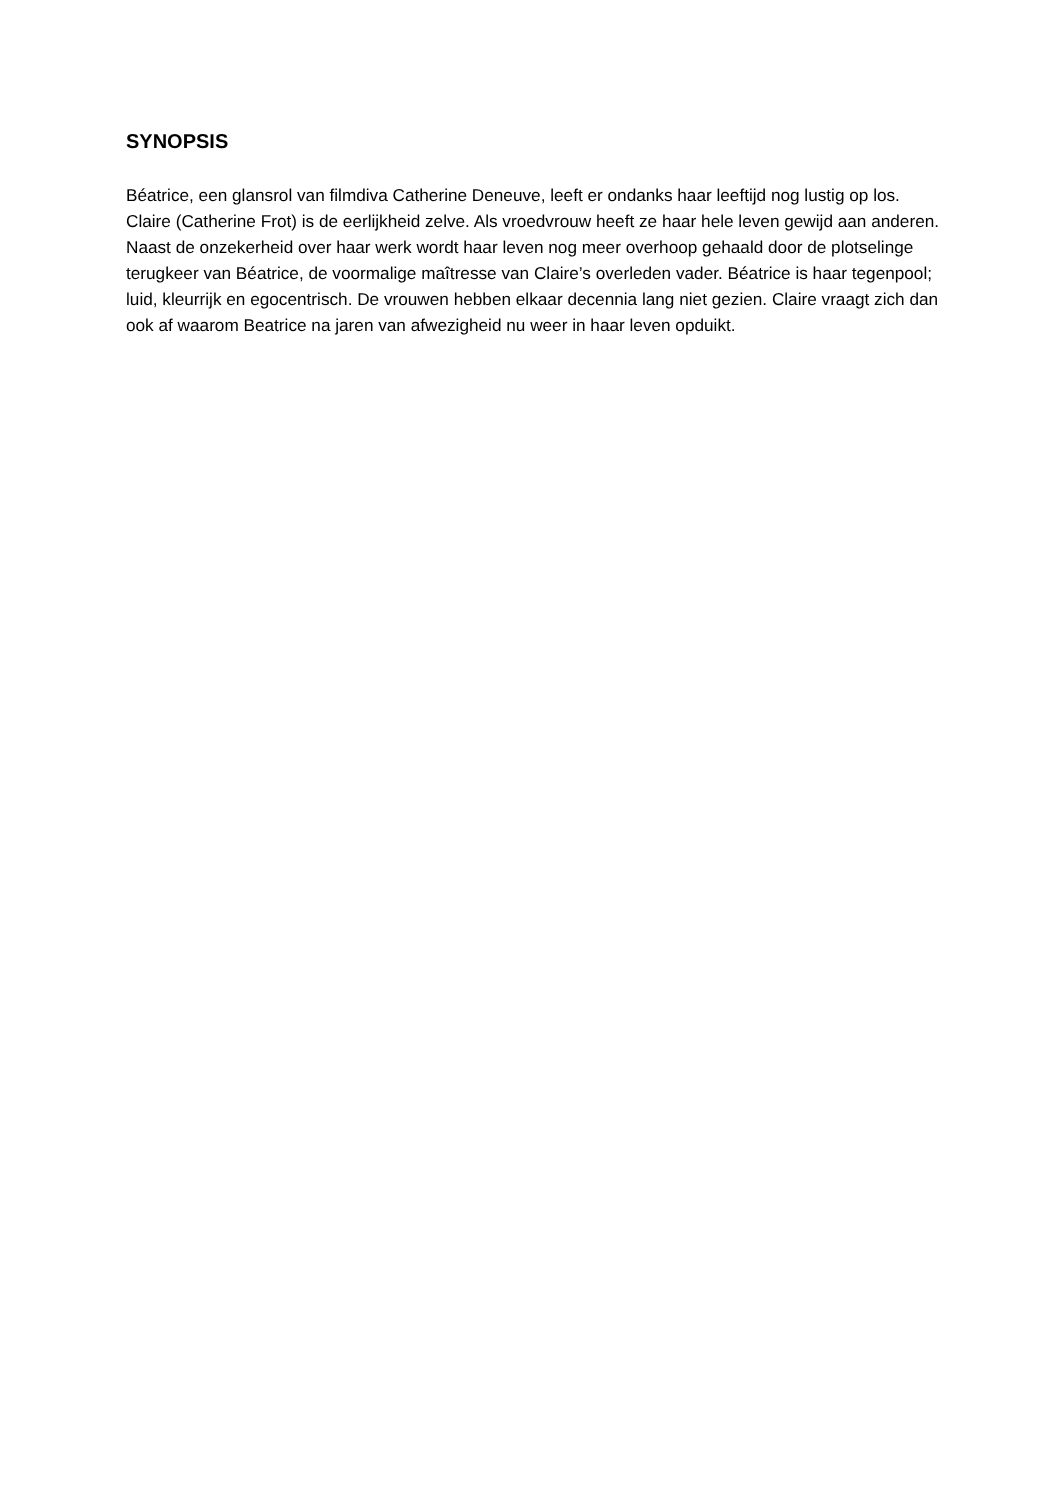SYNOPSIS
Béatrice, een glansrol van filmdiva Catherine Deneuve, leeft er ondanks haar leeftijd nog lustig op los. Claire (Catherine Frot) is de eerlijkheid zelve. Als vroedvrouw heeft ze haar hele leven gewijd aan anderen. Naast de onzekerheid over haar werk wordt haar leven nog meer overhoop gehaald door de plotselinge terugkeer van Béatrice, de voormalige maîtresse van Claire’s overleden vader. Béatrice is haar tegenpool; luid, kleurrijk en egocentrisch. De vrouwen hebben elkaar decennia lang niet gezien. Claire vraagt zich dan ook af waarom Beatrice na jaren van afwezigheid nu weer in haar leven opduikt.